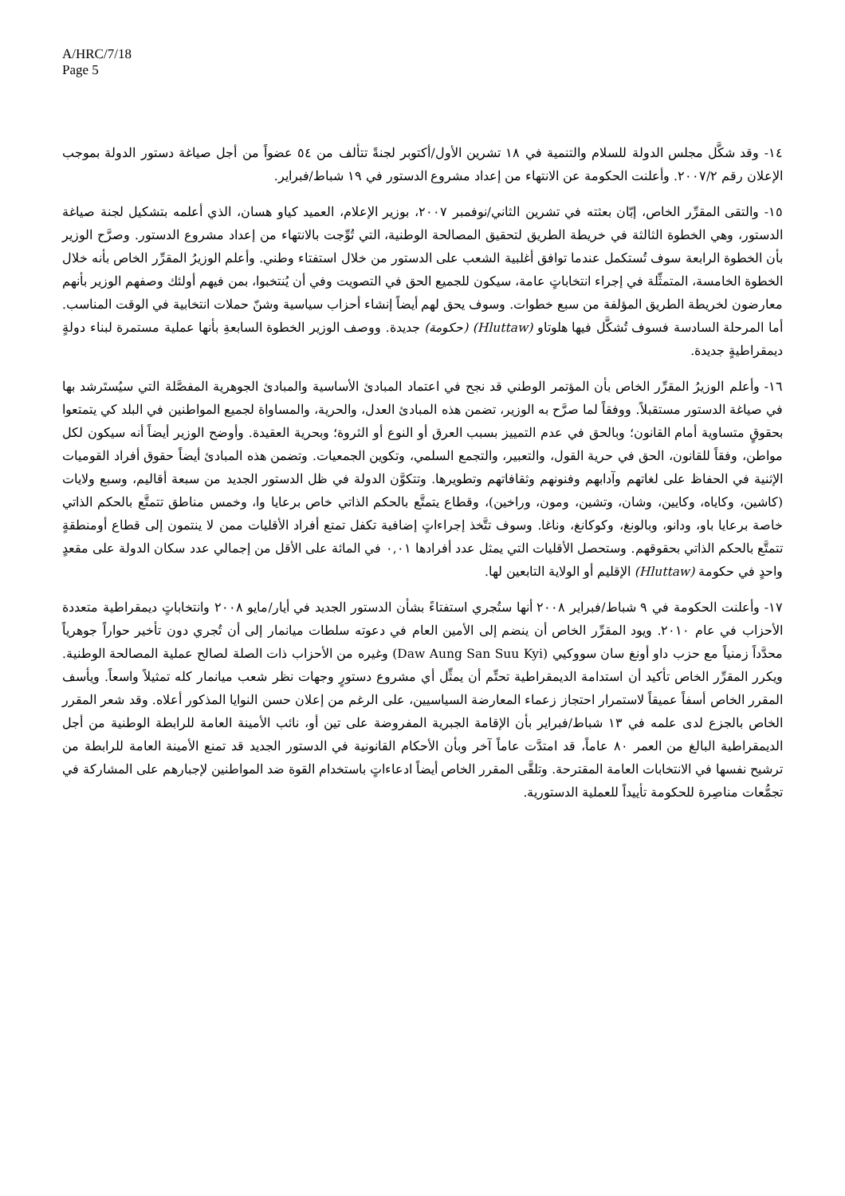A/HRC/7/18
Page 5
١٤- وقد شكَّل مجلس الدولة للسلام والتنمية في ١٨ تشرين الأول/أكتوبر لجنةً تتألف من ٥٤ عضواً من أجل صياغة دستور الدولة بموجب الإعلان رقم ٢٠٠٧/٢. وأعلنت الحكومة عن الانتهاء من إعداد مشروع الدستور في ١٩ شباط/فبراير.
١٥- والتقى المقرِّر الخاص، إبّان بعثته في تشرين الثاني/نوفمبر ٢٠٠٧، بوزير الإعلام، العميد كياو هسان، الذي أعلمه بتشكيل لجنة صياغة الدستور، وهي الخطوة الثالثة في خريطة الطريق لتحقيق المصالحة الوطنية، التي تُوِّجت بالانتهاء من إعداد مشروع الدستور. وصرَّح الوزير بأن الخطوة الرابعة سوف تُستكمل عندما توافق أغلبية الشعب على الدستور من خلال استفتاء وطني. وأعلم الوزيرُ المقرِّر الخاص بأنه خلال الخطوة الخامسة، المتمثِّلة في إجراء انتخاباتٍ عامة، سيكون للجميع الحق في التصويت وفي أن يُنتخبوا، بمن فيهم أولئك وصفهم الوزير بأنهم معارضون لخريطة الطريق المؤلفة من سبع خطوات. وسوف يحق لهم أيضاً إنشاء أحزاب سياسية وشنّ حملات انتخابية في الوقت المناسب. أما المرحلة السادسة فسوف تُشكَّل فيها هلوتاو (Hluttaw) (حكومة) جديدة. ووصف الوزير الخطوة السابعةِ بأنها عملية مستمرة لبناء دولةٍ ديمقراطيةٍ جديدة.
١٦- وأعلم الوزيرُ المقرِّر الخاص بأن المؤتمر الوطني قد نجح في اعتماد المبادئ الأساسية والمبادئ الجوهرية المفصَّلة التي سيُستَرشد بها في صياغة الدستور مستقبلاً. ووفقاً لما صرَّح به الوزير، تضمن هذه المبادئ العدل، والحرية، والمساواة لجميع المواطنين في البلد كي يتمتعوا بحقوقٍ متساوية أمام القانون؛ وبالحق في عدم التمييز بسبب العرق أو النوع أو الثروة؛ وبحرية العقيدة. وأوضح الوزير أيضاً أنه سيكون لكل مواطن، وفقاً للقانون، الحق في حرية القول، والتعبير، والتجمع السلمي، وتكوين الجمعيات. وتضمن هذه المبادئ أيضاً حقوق أفراد القوميات الإثنية في الحفاظ على لغاتهم وآدابهم وفنونهم وثقافاتهم وتطويرها. وتتكوَّن الدولة في ظل الدستور الجديد من سبعة أقاليم، وسبع ولايات (كاشين، وكاياه، وكايين، وشان، وتشين، ومون، وراخين)، وقطاع يتمتَّع بالحكم الذاتي خاص برعايا وا، وخمس مناطق تتمتَّع بالحكم الذاتي خاصة برعايا باو، ودانو، وبالونغ، وكوكانغ، وناغا. وسوف تتَّخذ إجراءاتٍ إضافية تكفل تمتع أفراد الأقليات ممن لا ينتمون إلى قطاع أومنطقةٍ تتمتَّع بالحكم الذاتي بحقوقهم. وستحصل الأقليات التي يمثل عدد أفرادها ٠,٠١ في المائة على الأقل من إجمالي عدد سكان الدولة على مقعدٍ واحدٍ في حكومة (Hluttaw) الإقليم أو الولاية التابعين لها.
١٧- وأعلنت الحكومة في ٩ شباط/فبراير ٢٠٠٨ أنها ستُجري استفتاءً بشأن الدستور الجديد في أيار/مايو ٢٠٠٨ وانتخاباتٍ ديمقراطية متعددة الأحزاب في عام ٢٠١٠. ويود المقرِّر الخاص أن ينضم إلى الأمين العام في دعوته سلطات ميانمار إلى أن تُجري دون تأخير حواراً جوهرياً محدَّداً زمنياً مع حزب داو أونغ سان سووكيي (Daw Aung San Suu Kyi) وغيره من الأحزاب ذات الصلة لصالح عملية المصالحة الوطنية. ويكرر المقرِّر الخاص تأكيد أن استدامة الديمقراطية تحتِّم أن يمثِّل أي مشروع دستورٍ وجهات نظر شعب ميانمار كله تمثيلاً واسعاً. ويأسف المقرر الخاص أسفاً عميقاً لاستمرار احتجاز زعماء المعارضة السياسيين، على الرغم من إعلان حسن النوايا المذكور أعلاه. وقد شعر المقرر الخاص بالجزع لدى علمه في ١٣ شباط/فبراير بأن الإقامة الجبرية المفروضة على تين أو، نائب الأمينة العامة للرابطة الوطنية من أجل الديمقراطية البالغ من العمر ٨٠ عاماً، قد امتدَّت عاماً آخر وبأن الأحكام القانونية في الدستور الجديد قد تمنع الأمينة العامة للرابطة من ترشيح نفسها في الانتخابات العامة المقترحة. وتلقَّى المقرر الخاص أيضاً ادعاءاتٍ باستخدام القوة ضد المواطنين لإجبارهم على المشاركة في تجمُّعات مناصِرة للحكومة تأييداً للعملية الدستورية.